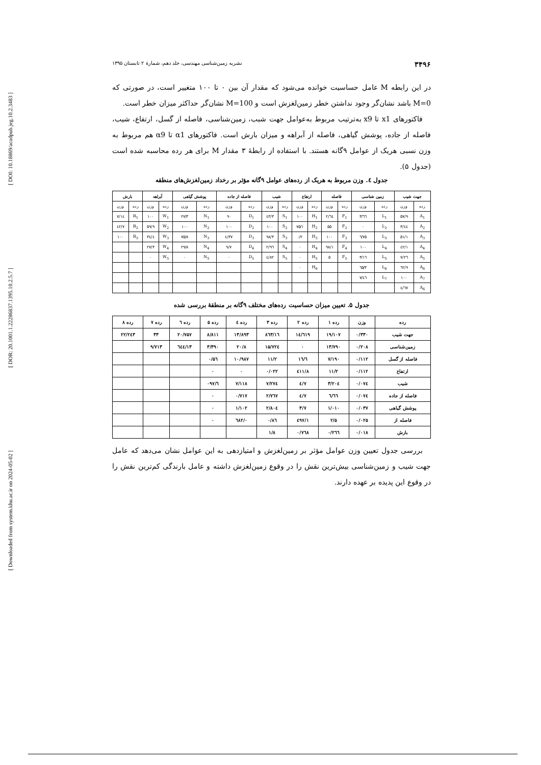[ DOI: 10.18869/acadpub.jeg.10.2.3483 ]
[ DOR: 20.1001.1.22286837.1395.10.2.5.7 ]
[ Downloaded from system.khu.ac.ir on 2024-05-02 ]
۳۴۹۶ نشریه زمین‌شناسی مهندسی، جلد دهم، شمارهٔ ۲ تابستان ۱۳۹۵
در این رابطه M عامل حساسیت خوانده می‌شود که مقدار آن بین ۰ تا ۱۰۰ متغییر است، در صورتی که M=0 باشد نشان‌گر وجود نداشتن خطر زمین‌لغزش است و M=100 نشان‌گر حداکثر میزان خطر است.
فاکتورهای x1 تا x9 به‌ترتیب مربوط به‌عوامل جهت شبب، زمین‌شناسی، فاصله از گسل، ارتفاع، شیب، فاصله از جاده، پوشش گیاهی، فاصله از آبراهه و میزان بارش است. فاکتورهای α1 تا α9 هم مربوط به وزن نسبی هریک از عوامل ۹گانه هستند. با استفاده از رابطهٔ ۳ مقدار M برای هر رده محاسبه شده است (جدول ۵).
جدول ٤. وزن مربوط به هریک از رده‌های عوامل ۹گانه مؤثر بر رخداد زمین‌لغزش‌های منطقه
| جهت شیب | | زمین شناسی | | فاصله | | ارتفاع | | شیب | | فاصله از جاده | | پوشش گیاهی | | آبراهه | | بارش | |
| --- | --- | --- | --- | --- | --- | --- | --- | --- | --- | --- | --- | --- | --- | --- | --- | --- | --- |
| رده | وزن | رده | وزن | رده | وزن | رده | وزن | رده | وزن | رده | وزن | رده | وزن | رده | وزن | رده | وزن |
| A<sub>1</sub> | ۵۷/۹ | L<sub>1</sub> | ٦٦/۳ | F<sub>1</sub> | ٦٤/۲ | H<sub>1</sub> | ۱۰۰ | S<sub>1</sub> | ٤۳/۳ | D<sub>1</sub> | ۹۰ | N<sub>1</sub> | ۲۷/۳ | W<sub>1</sub> | ۱۰۰ | R<sub>1</sub> | ۱٤/۷ |
| A<sub>2</sub> | ٤٤/۳ | L<sub>2</sub> | ۰ | F<sub>2</sub> | ۵۵ | H<sub>2</sub> | ۷۵/۱ | S<sub>2</sub> | ۱۰۰ | D<sub>2</sub> | ۱۰۰ | N<sub>2</sub> | ۱۰۰ | W<sub>2</sub> | ۵۹/۹ | R<sub>2</sub> | ٤۲/۷ |
| A<sub>3</sub> | ۵۱/۱ | L<sub>3</sub> | ۷۵/٦ | F<sub>3</sub> | ۱۰۰ | H<sub>3</sub> | ۰/۲ | S<sub>3</sub> | ۹۸/۳ | D<sub>3</sub> | ۳۷/٤ | N<sub>3</sub> | ۷۵/۸ | W<sub>3</sub> | ۳٤/٤ | R<sub>3</sub> | ۱۰۰ |
| A<sub>4</sub> | ٤۲/۱ | L<sub>4</sub> | ۱۰۰ | F<sub>4</sub> | ۹۸/۱ | H<sub>4</sub> | ۰ | S<sub>4</sub> | ۹٦/۲ | D<sub>4</sub> | ۹/۷ | N<sub>4</sub> | ۲۹/۸ | W<sub>4</sub> | ۲۷/۳ | | |
| A<sub>5</sub> | ۲٦/۷ | L<sub>5</sub> | ۱٦/۳ | F<sub>5</sub> | ۵ | H<sub>5</sub> | ۰ | S<sub>5</sub> | ۸۲/٤ | D<sub>5</sub> | ۰ | N<sub>5</sub> | ۰ | W<sub>5</sub> | ۰ | | |
| A<sub>6</sub> | ٦۲/۹ | L<sub>6</sub> | ٦۵/۳ | | | H<sub>6</sub> | ۰ | | | | | | | | | | |
| A<sub>7</sub> | ۱۰۰ | L<sub>7</sub> | ٤٦/۷ | | | | | | | | | | | | | | |
| A<sub>6</sub> | ٦۷/٤ | | | | | | | | | | | | | | | | |
جدول ۵. تعیین میزان حساسیت رده‌های مختلف ۹گانه بر منطقهٔ بررسی شده
| رده | وزن | رده ۱ | رده ۲ | رده ۳ | رده ٤ | رده ۵ | رده ٦ | رده ۷ | رده ۸ |
| --- | --- | --- | --- | --- | --- | --- | --- | --- | --- |
| جهت شیب | ۰/۳۳۰ | ۱۹/۱۰۷ | ۱٤/٦۱۹ | ۱٦/۸٦۳ | ۱۳/۸۹۳ | ۸/۸۱۱ | ۲۰/۷۵۷ | ۳۳ | ۲۲/۲٤۳ |
| زمین‌شناسی | ۰/۲۰۸ | ۱۳/۷۹۰ | ۰ | ۱۵/۷۲٤ | ۲۰/۸ | ۳/۳۹۰ | ۱۳/٦٤٤ | ۹/۷۱۳ | |
| فاصله از گسل | ۰/۱۱۲ | ۷/۱۹۰ | ٦/۱٦ | ۱۱/۲ | ۱۰/۹۸۷ | ۰/۵٦ | | | |
| ارتفاع | ۰/۱۱۲ | ۱۱/۲ | ۸/٤۱۱ | ۰/۰۲۲ | ۰ | ۰ | | | |
| شیب | ۰/۰۷٤ | ۳/۲۰٤ | ۷/٤ | ۷/۲۷٤ | ۷/۱۱۸ | ٦/۰۹۷ | | | |
| فاصله از جاده | ۰/۰۷٤ | ٦/٦٦ | ۷/٤ | ۲/۷٦۷ | ۰/۷۱۷ | ۰ | | | |
| پوشش گیاهی | ۰/۰۳۷ | ۱/۰۱۰ | ۳/۷ | ۲/۸۰٤ | ۱/۱۰۲ | ۰ | | | |
| فاصله از | ۰/۰۲۵ | ۲/۵ | ۱/٤۹۷ | ۰/۸٦ | ۰/٦۸۲ | ۰ | | | |
| بارش | ۰/۰۱۸ | ۰/۲٦٦ | ۰/۷٦۸ | ۱/۸ | | | | | |
بررسی جدول تعیین وزن عوامل مؤثر بر زمین‌لغزش و امتیازدهی به این عوامل نشان می‌دهد که عامل جهت شیب و زمین‌شناسی بیش‌ترین نقش را در وقوع زمین‌لغزش داشته و عامل بارندگی کم‌ترین نقش را در وقوع این پدیده بر عهده دارند.